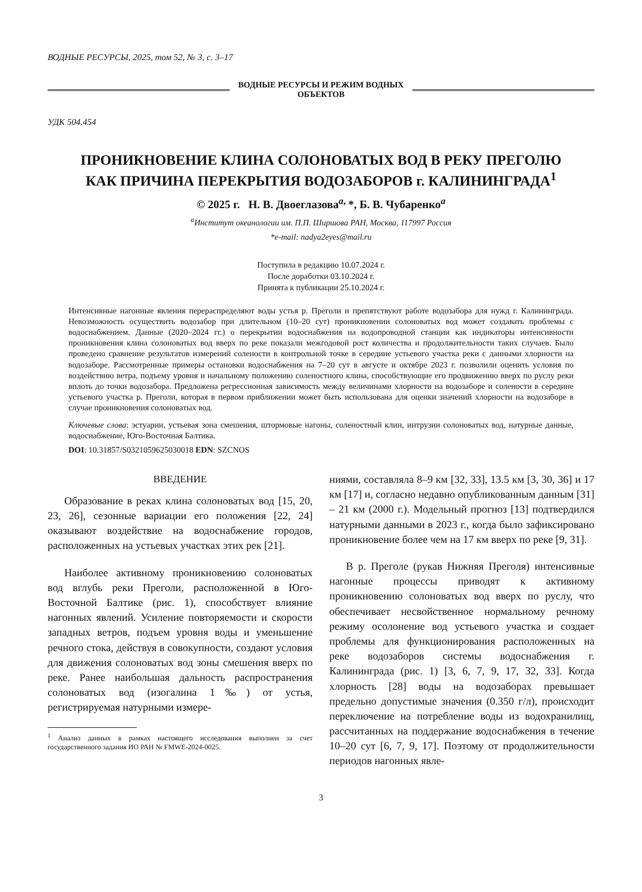ВОДНЫЕ РЕСУРСЫ, 2025, том 52, № 3, с. 3–17
ВОДНЫЕ РЕСУРСЫ И РЕЖИМ ВОДНЫХ
ОБЪЕКТОВ
УДК 504.454
ПРОНИКНОВЕНИЕ КЛИНА СОЛОНОВАТЫХ ВОД В РЕКУ ПРЕГОЛЮ
КАК ПРИЧИНА ПЕРЕКРЫТИЯ ВОДОЗАБОРОВ г. КАЛИНИНГРАДА<sup>1</sup>
© 2025 г. Н. В. Двоеглазова<sup>a,</sup>*, Б. В. Чубаренко<sup>a</sup>
<sup>a</sup> Институт океанологии им. П.П. Ширшова РАН, Москва, 117997 Россия
*e-mail: nadya2eyes@mail.ru
Поступила в редакцию 10.07.2024 г.
После доработки 03.10.2024 г.
Принята к публикации 25.10.2024 г.
Интенсивные нагонные явления перераспределяют воды устья р. Преголи и препятствуют работе водозабора для нужд г. Калининграда. Невозможность осуществить водозабор при длительном (10–20 сут) проникновении солоноватых вод может создавать проблемы с водоснабжением. Данные (2020–2024 гг.) о перекрытии водоснабжения на водопроводной станции как индикаторы интенсивности проникновения клина солоноватых вод вверх по реке показали межгодовой рост количества и продолжительности таких случаев. Было проведено сравнение результатов измерений солености в контрольной точке в середине устьевого участка реки с данными хлорности на водозаборе. Рассмотренные примеры остановки водоснабжения на 7–20 сут в августе и октябре 2023 г. позволили оценить условия по воздействию ветра, подъему уровня и начальному положению соленостного клина, способствующие его продвижению вверх по руслу реки вплоть до точки водозабора. Предложена регрессионная зависимость между величинами хлорности на водозаборе и солености в середине устьевого участка р. Преголи, которая в первом приближении может быть использована для оценки значений хлорности на водозаборе в случае проникновения солоноватых вод.
Ключевые слова: эстуарии, устьевая зона смешения, штормовые нагоны, соленостный клин, интрузии солоноватых вод, натурные данные, водоснабжение, Юго-Восточная Балтика.
DOI: 10.31857/S0321059625030018 EDN: SZCNOS
ВВЕДЕНИЕ
Образование в реках клина солоноватых вод [15, 20, 23, 26], сезонные вариации его положения [22, 24] оказывают воздействие на водоснабжение городов, расположенных на устьевых участках этих рек [21].
Наиболее активному проникновению солоноватых вод вглубь реки Преголи, расположенной в Юго-Восточной Балтике (рис. 1), способствует влияние нагонных явлений. Усиление повторяемости и скорости западных ветров, подъем уровня воды и уменьшение речного стока, действуя в совокупности, создают условия для движения солоноватых вод зоны смешения вверх по реке. Ранее наибольшая дальность распространения солоноватых вод (изогалина 1‰) от устья, регистрируемая натурными измере-
<sup>1</sup> Анализ данных в рамках настоящего исследования выполнен за счет государственного задания ИО РАН № FMWE-2024-0025.
ниями, составляла 8–9 км [32, 33], 13.5 км [3, 30, 36] и 17 км [17] и, согласно недавно опубликованным данным [31] – 21 км (2000 г.). Модельный прогноз [13] подтвердился натурными данными в 2023 г., когда было зафиксировано проникновение более чем на 17 км вверх по реке [9, 31].
В р. Преголе (рукав Нижняя Преголя) интенсивные нагонные процессы приводят к активному проникновению солоноватых вод вверх по руслу, что обеспечивает несвойственное нормальному речному режиму осолонение вод устьевого участка и создает проблемы для функционирования расположенных на реке водозаборов системы водоснабжения г. Калининграда (рис. 1) [3, 6, 7, 9, 17, 32, 33]. Когда хлорность [28] воды на водозаборах превышает предельно допустимые значения (0.350 г/л), происходит переключение на потребление воды из водохранилищ, рассчитанных на поддержание водоснабжения в течение 10–20 сут [6, 7, 9, 17]. Поэтому от продолжительности периодов нагонных явле-
3